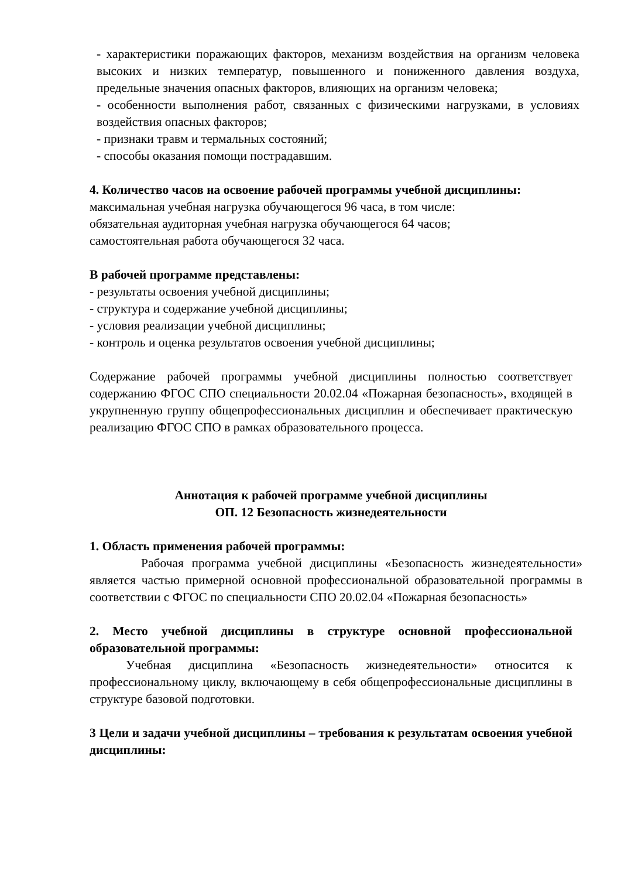- характеристики поражающих факторов, механизм воздействия на организм человека высоких и низких температур, повышенного и пониженного давления воздуха, предельные значения опасных факторов, влияющих на организм человека;
- особенности выполнения работ, связанных с физическими нагрузками, в условиях воздействия опасных факторов;
- признаки травм и термальных состояний;
- способы оказания помощи пострадавшим.
4. Количество часов на освоение рабочей программы учебной дисциплины:
максимальная учебная нагрузка обучающегося 96 часа, в том числе:
обязательная аудиторная учебная нагрузка обучающегося 64 часов;
самостоятельная работа обучающегося 32 часа.
В рабочей программе представлены:
- результаты освоения учебной дисциплины;
- структура и содержание учебной дисциплины;
- условия реализации учебной дисциплины;
- контроль и оценка результатов освоения учебной дисциплины;
Содержание рабочей программы учебной дисциплины полностью соответствует содержанию ФГОС СПО специальности 20.02.04 «Пожарная безопасность», входящей в укрупненную группу общепрофессиональных дисциплин и обеспечивает практическую реализацию ФГОС СПО в рамках образовательного процесса.
Аннотация к рабочей программе учебной дисциплины
ОП. 12 Безопасность жизнедеятельности
1. Область применения рабочей программы:
Рабочая программа учебной дисциплины «Безопасность жизнедеятельности» является частью примерной основной профессиональной образовательной программы в соответствии с ФГОС по специальности СПО 20.02.04 «Пожарная безопасность»
2. Место учебной дисциплины в структуре основной профессиональной образовательной программы:
Учебная дисциплина «Безопасность жизнедеятельности» относится к профессиональному циклу, включающему в себя общепрофессиональные дисциплины в структуре базовой подготовки.
3 Цели и задачи учебной дисциплины – требования к результатам освоения учебной дисциплины: